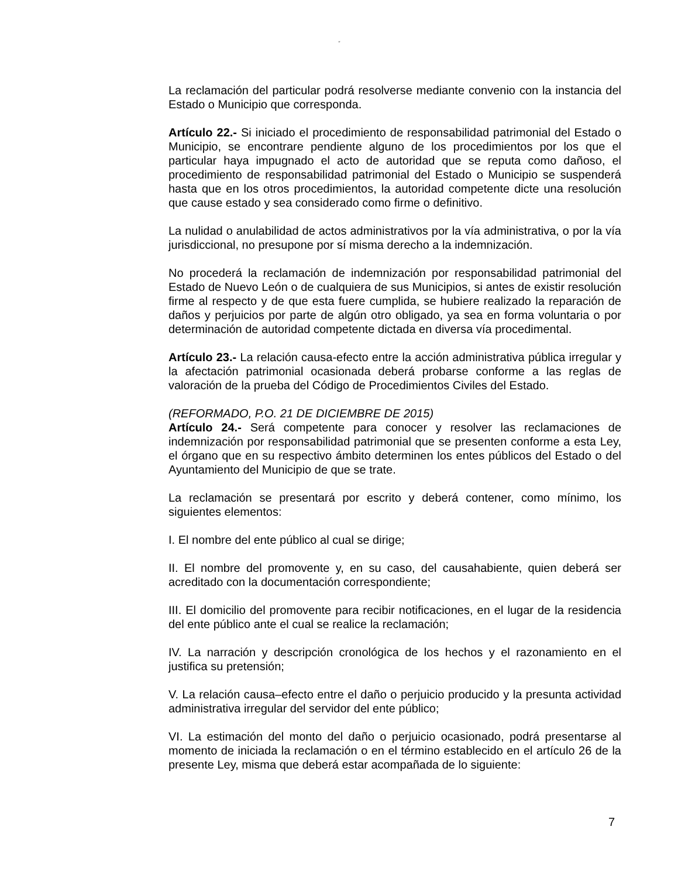“
La reclamación del particular podrá resolverse mediante convenio con la instancia del Estado o Municipio que corresponda.
Artículo 22.- Si iniciado el procedimiento de responsabilidad patrimonial del Estado o Municipio, se encontrare pendiente alguno de los procedimientos por los que el particular haya impugnado el acto de autoridad que se reputa como dañoso, el procedimiento de responsabilidad patrimonial del Estado o Municipio se suspenderá hasta que en los otros procedimientos, la autoridad competente dicte una resolución que cause estado y sea considerado como firme o definitivo.
La nulidad o anulabilidad de actos administrativos por la vía administrativa, o por la vía jurisdiccional, no presupone por sí misma derecho a la indemnización.
No procederá la reclamación de indemnización por responsabilidad patrimonial del Estado de Nuevo León o de cualquiera de sus Municipios, si antes de existir resolución firme al respecto y de que esta fuere cumplida, se hubiere realizado la reparación de daños y perjuicios por parte de algún otro obligado, ya sea en forma voluntaria o por determinación de autoridad competente dictada en diversa vía procedimental.
Artículo 23.- La relación causa-efecto entre la acción administrativa pública irregular y la afectación patrimonial ocasionada deberá probarse conforme a las reglas de valoración de la prueba del Código de Procedimientos Civiles del Estado.
(REFORMADO, P.O. 21 DE DICIEMBRE DE 2015)
Artículo 24.- Será competente para conocer y resolver las reclamaciones de indemnización por responsabilidad patrimonial que se presenten conforme a esta Ley, el órgano que en su respectivo ámbito determinen los entes públicos del Estado o del Ayuntamiento del Municipio de que se trate.
La reclamación se presentará por escrito y deberá contener, como mínimo, los siguientes elementos:
I. El nombre del ente público al cual se dirige;
II. El nombre del promovente y, en su caso, del causahabiente, quien deberá ser acreditado con la documentación correspondiente;
III. El domicilio del promovente para recibir notificaciones, en el lugar de la residencia del ente público ante el cual se realice la reclamación;
IV. La narración y descripción cronológica de los hechos y el razonamiento en el justifica su pretensión;
V. La relación causa–efecto entre el daño o perjuicio producido y la presunta actividad administrativa irregular del servidor del ente público;
VI. La estimación del monto del daño o perjuicio ocasionado, podrá presentarse al momento de iniciada la reclamación o en el término establecido en el artículo 26 de la presente Ley, misma que deberá estar acompañada de lo siguiente:
7